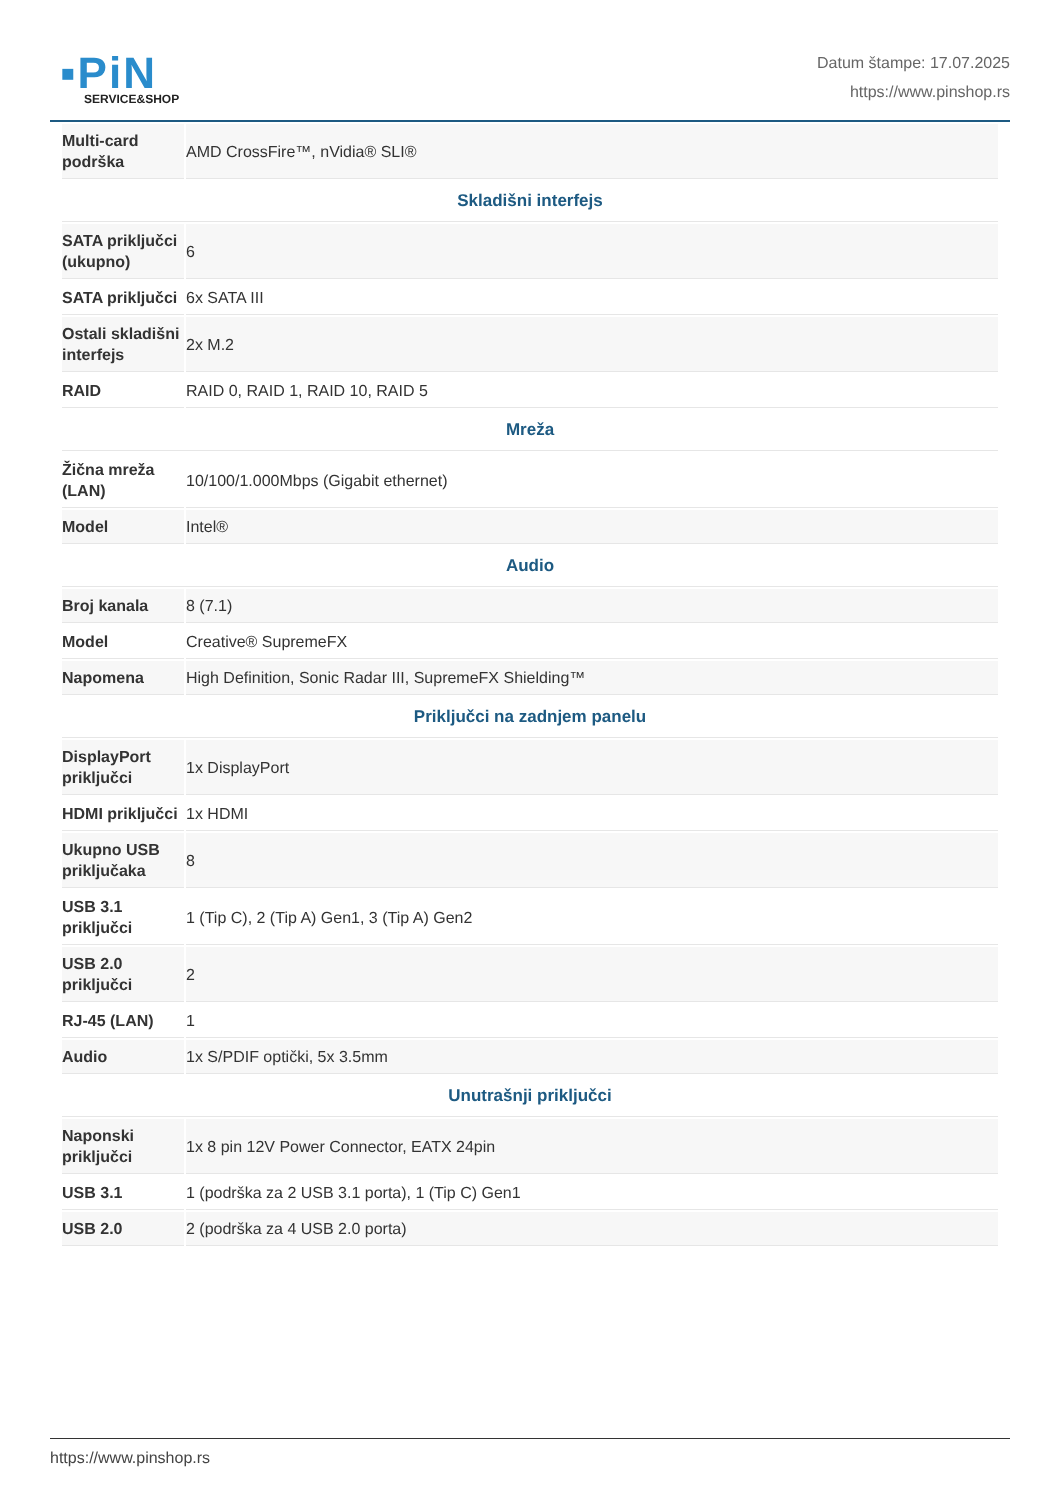▪PiN
SERVICE&SHOP
Datum štampe: 17.07.2025
https://www.pinshop.rs
| Multi-card podrška | AMD CrossFire™, nVidia® SLI® |
| Skladišni interfejs | |
| SATA priključci (ukupno) | 6 |
| SATA priključci | 6x SATA III |
| Ostali skladišni interfejs | 2x M.2 |
| RAID | RAID 0, RAID 1, RAID 10, RAID 5 |
| Mreža | |
| Žična mreža (LAN) | 10/100/1.000Mbps (Gigabit ethernet) |
| Model | Intel® |
| Audio | |
| Broj kanala | 8 (7.1) |
| Model | Creative® SupremeFX |
| Napomena | High Definition, Sonic Radar III, SupremeFX Shielding™ |
| Priključci na zadnjem panelu | |
| DisplayPort priključci | 1x DisplayPort |
| HDMI priključci | 1x HDMI |
| Ukupno USB priključaka | 8 |
| USB 3.1 priključci | 1 (Tip C), 2 (Tip A) Gen1, 3 (Tip A) Gen2 |
| USB 2.0 priključci | 2 |
| RJ-45 (LAN) | 1 |
| Audio | 1x S/PDIF optički, 5x 3.5mm |
| Unutrašnji priključci | |
| Naponski priključci | 1x 8 pin 12V Power Connector, EATX 24pin |
| USB 3.1 | 1 (podrška za 2 USB 3.1 porta), 1 (Tip C) Gen1 |
| USB 2.0 | 2 (podrška za 4 USB 2.0 porta) |
https://www.pinshop.rs